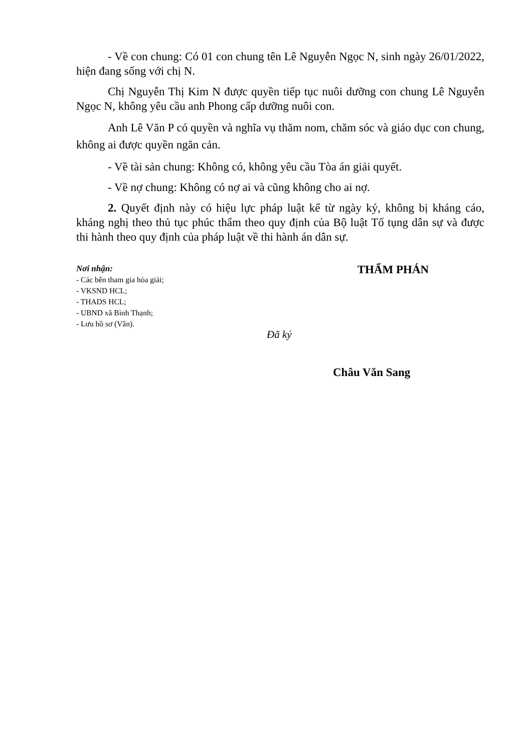- Về con chung: Có 01 con chung tên Lê Nguyễn Ngọc N, sinh ngày 26/01/2022, hiện đang sống với chị N.
Chị Nguyễn Thị Kim N được quyền tiếp tục nuôi dưỡng con chung Lê Nguyễn Ngọc N, không yêu cầu anh Phong cấp dưỡng nuôi con.
Anh Lê Văn P có quyền và nghĩa vụ thăm nom, chăm sóc và giáo dục con chung, không ai được quyền ngăn cản.
- Về tài sản chung: Không có, không yêu cầu Tòa án giải quyết.
- Về nợ chung: Không có nợ ai và cũng không cho ai nợ.
2. Quyết định này có hiệu lực pháp luật kể từ ngày ký, không bị kháng cáo, kháng nghị theo thủ tục phúc thẩm theo quy định của Bộ luật Tố tụng dân sự và được thi hành theo quy định của pháp luật về thi hành án dân sự.
Nơi nhận:
- Các bên tham gia hòa giải;
- VKSND HCL;
- THADS HCL;
- UBND xã Bình Thạnh;
- Lưu hồ sơ (Vân).
THẨM PHÁN
Đã ký
Châu Văn Sang